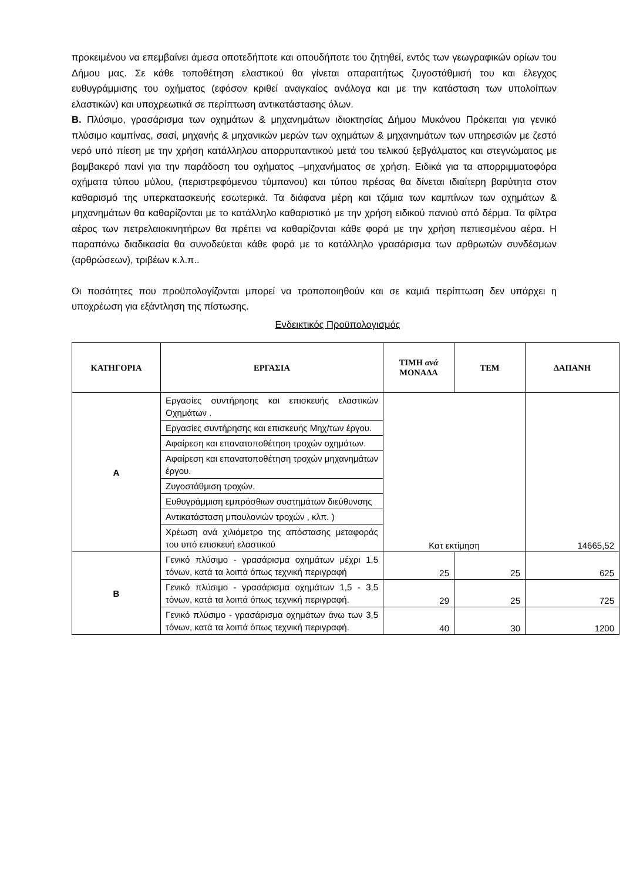προκειμένου να επεμβαίνει άμεσα οποτεδήποτε και οπουδήποτε του ζητηθεί, εντός των γεωγραφικών ορίων του Δήμου μας. Σε κάθε τοποθέτηση ελαστικού θα γίνεται απαραιτήτως ζυγοστάθμισή του και έλεγχος ευθυγράμμισης του οχήματος (εφόσον κριθεί αναγκαίος ανάλογα και με την κατάσταση των υπολοίπων ελαστικών) και υποχρεωτικά σε περίπτωση αντικατάστασης όλων.
Β. Πλύσιμο, γρασάρισμα των οχημάτων & μηχανημάτων ιδιοκτησίας Δήμου Μυκόνου Πρόκειται για γενικό πλύσιμο καμπίνας, σασί, μηχανής & μηχανικών μερών των οχημάτων & μηχανημάτων των υπηρεσιών με ζεστό νερό υπό πίεση με την χρήση κατάλληλου απορρυπαντικού μετά του τελικού ξεβγάλματος και στεγνώματος με βαμβακερό πανί για την παράδοση του οχήματος –μηχανήματος σε χρήση. Ειδικά για τα απορριμματοφόρα οχήματα τύπου μύλου, (περιστρεφόμενου τύμπανου) και τύπου πρέσας θα δίνεται ιδιαίτερη βαρύτητα στον καθαρισμό της υπερκατασκευής εσωτερικά. Τα διάφανα μέρη και τζάμια των καμπίνων των οχημάτων & μηχανημάτων θα καθαρίζονται με το κατάλληλο καθαριστικό με την χρήση ειδικού πανιού από δέρμα. Τα φίλτρα αέρος των πετρελαιοκινητήρων θα πρέπει να καθαρίζονται κάθε φορά με την χρήση πεπιεσμένου αέρα. Η παραπάνω διαδικασία θα συνοδεύεται κάθε φορά με το κατάλληλο γρασάρισμα των αρθρωτών συνδέσμων (αρθρώσεων), τριβέων κ.λ.π..
Οι ποσότητες που προϋπολογίζονται μπορεί να τροποποιηθούν και σε καμιά περίπτωση δεν υπάρχει η υποχρέωση για εξάντληση της πίστωσης.
Ενδεικτικός Προϋπολογισμός
| ΚΑΤΗΓΟΡΙΑ | ΕΡΓΑΣΙΑ | ΤΙΜΗ ανά ΜΟΝΑΔΑ | ΤΕΜ | ΔΑΠΑΝΗ |
| --- | --- | --- | --- | --- |
| Α | Εργασίες συντήρησης και επισκευής ελαστικών Οχημάτων . | Κατ εκτίμηση | | 14665,52 |
| | Εργασίες συντήρησης και επισκευής Μηχ/των έργου. | | | |
| | Αφαίρεση και επανατοποθέτηση τροχών οχημάτων. | | | |
| | Αφαίρεση και επανατοποθέτηση τροχών μηχανημάτων έργου. | | | |
| | Ζυγοστάθμιση τροχών. | | | |
| | Ευθυγράμμιση εμπρόσθιων συστημάτων διεύθυνσης | | | |
| | Αντικατάσταση μπουλονιών τροχών , κλπ. ) | | | |
| | Χρέωση ανά χιλιόμετρο της απόστασης μεταφοράς του υπό επισκευή ελαστικού | | | |
| Β | Γενικό πλύσιμο - γρασάρισμα οχημάτων μέχρι 1,5 τόνων, κατά τα λοιπά όπως τεχνική περιγραφή | 25 | 25 | 625 |
| | Γενικό πλύσιμο - γρασάρισμα οχημάτων 1,5 - 3,5 τόνων, κατά τα λοιπά όπως τεχνική περιγραφή. | 29 | 25 | 725 |
| | Γενικό πλύσιμο - γρασάρισμα οχημάτων άνω των 3,5 τόνων, κατά τα λοιπά όπως τεχνική περιγραφή. | 40 | 30 | 1200 |